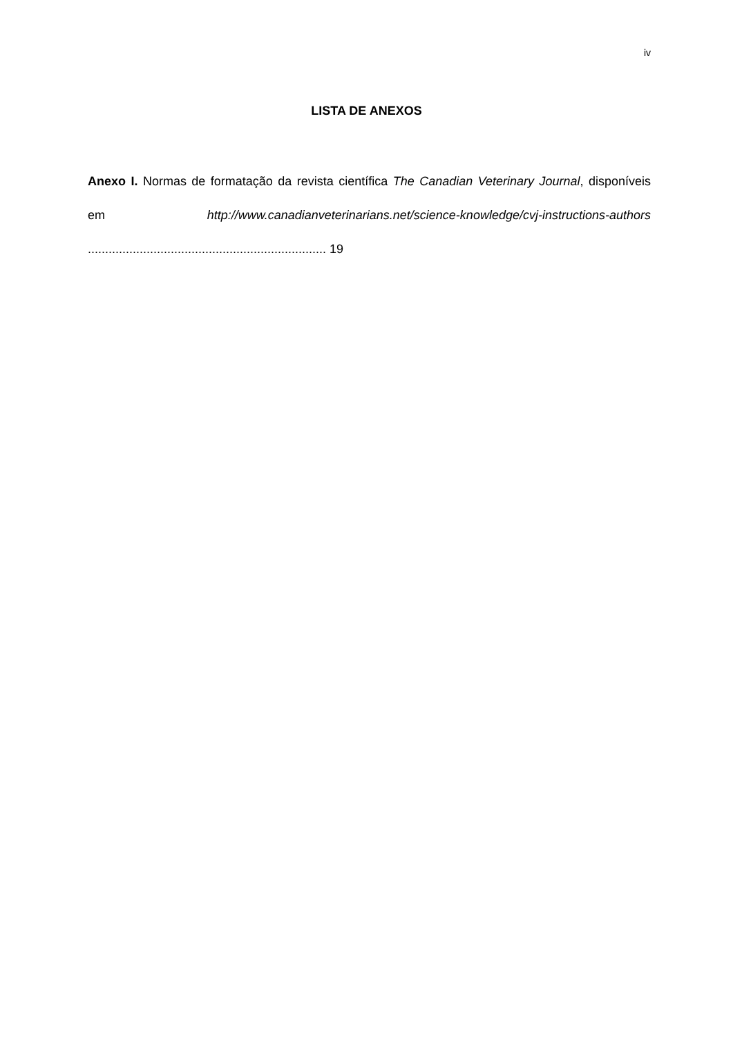iv
LISTA DE ANEXOS
Anexo I. Normas de formatação da revista científica The Canadian Veterinary Journal, disponíveis em http://www.canadianveterinarians.net/science-knowledge/cvj-instructions-authors ..................................................................... 19